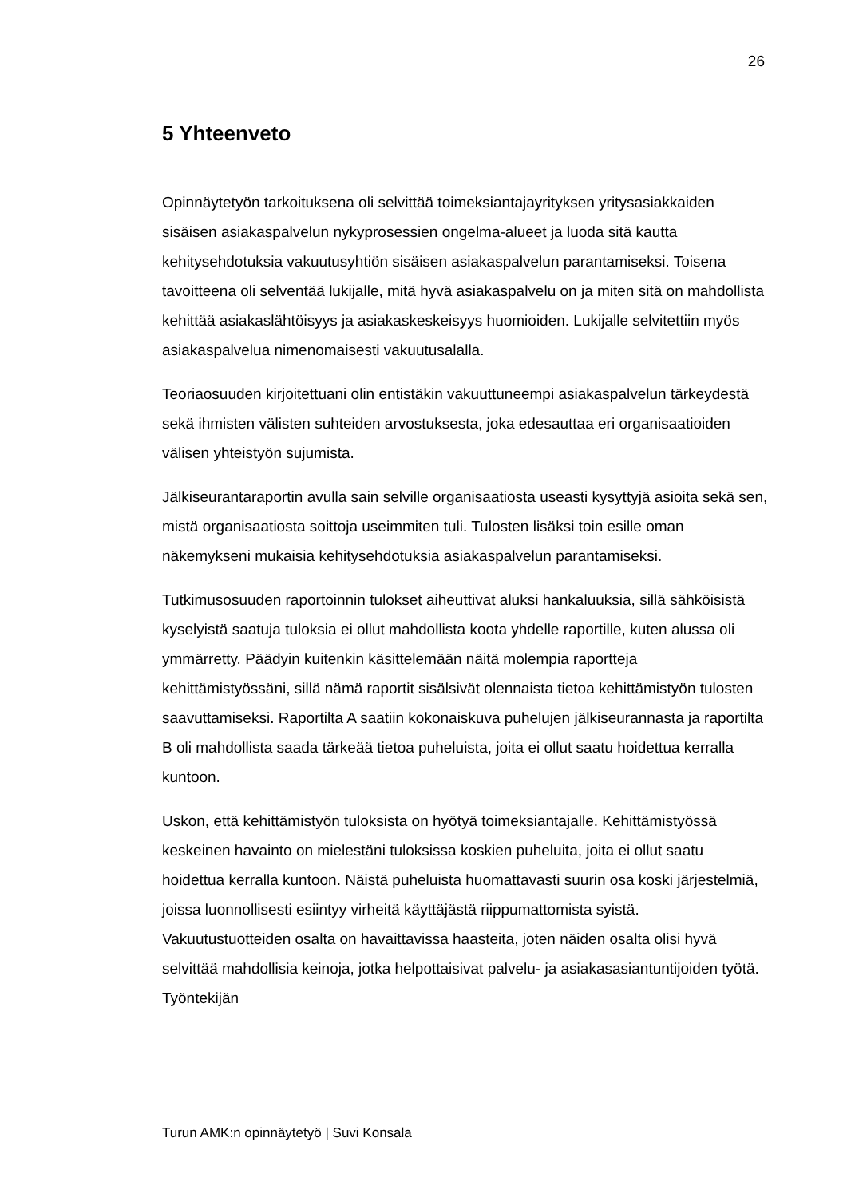26
5 Yhteenveto
Opinnäytetyön tarkoituksena oli selvittää toimeksiantajayrityksen yritysasiakkaiden sisäisen asiakaspalvelun nykyprosessien ongelma-alueet ja luoda sitä kautta kehitysehdotuksia vakuutusyhtiön sisäisen asiakaspalvelun parantamiseksi. Toisena tavoitteena oli selventää lukijalle, mitä hyvä asiakaspalvelu on ja miten sitä on mahdollista kehittää asiakaslähtöisyys ja asiakaskeskeisyys huomioiden. Lukijalle selvitettiin myös asiakaspalvelua nimenomaisesti vakuutusalalla.
Teoriaosuuden kirjoitettuani olin entistäkin vakuuttuneempi asiakaspalvelun tärkeydestä sekä ihmisten välisten suhteiden arvostuksesta, joka edesauttaa eri organisaatioiden välisen yhteistyön sujumista.
Jälkiseurantaraportin avulla sain selville organisaatiosta useasti kysyttyjä asioita sekä sen, mistä organisaatiosta soittoja useimmiten tuli. Tulosten lisäksi toin esille oman näkemykseni mukaisia kehitysehdotuksia asiakaspalvelun parantamiseksi.
Tutkimusosuuden raportoinnin tulokset aiheuttivat aluksi hankaluuksia, sillä sähköisistä kyselyistä saatuja tuloksia ei ollut mahdollista koota yhdelle raportille, kuten alussa oli ymmärretty. Päädyin kuitenkin käsittelemään näitä molempia raportteja kehittämistyössäni, sillä nämä raportit sisälsivät olennaista tietoa kehittämistyön tulosten saavuttamiseksi. Raportilta A saatiin kokonaiskuva puhelujen jälkiseurannasta ja raportilta B oli mahdollista saada tärkeää tietoa puheluista, joita ei ollut saatu hoidettua kerralla kuntoon.
Uskon, että kehittämistyön tuloksista on hyötyä toimeksiantajalle. Kehittämistyössä keskeinen havainto on mielestäni tuloksissa koskien puheluita, joita ei ollut saatu hoidettua kerralla kuntoon. Näistä puheluista huomattavasti suurin osa koski järjestelmiä, joissa luonnollisesti esiintyy virheitä käyttäjästä riippumattomista syistä. Vakuutustuotteiden osalta on havaittavissa haasteita, joten näiden osalta olisi hyvä selvittää mahdollisia keinoja, jotka helpottaisivat palvelu- ja asiakasasiantuntijoiden työtä. Työntekijän
Turun AMK:n opinnäytetyö | Suvi Konsala